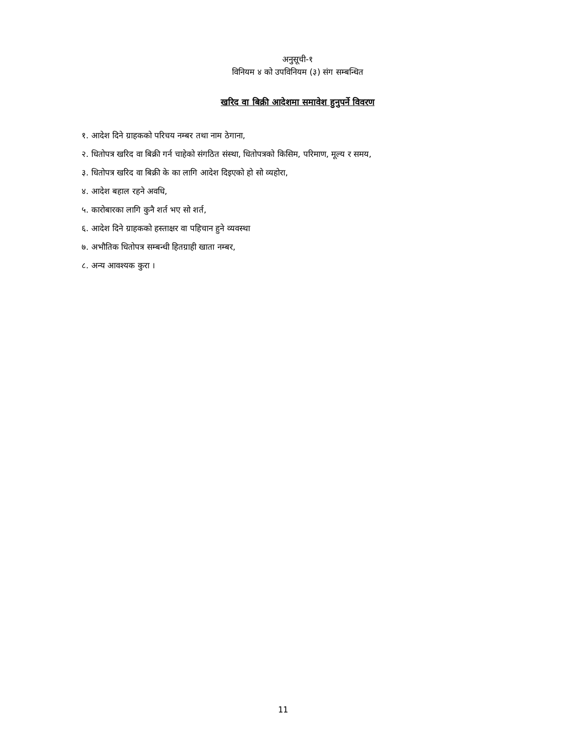अनुसूची-१
विनियम ४ को उपविनियम (३) संग सम्बन्धित
खरिद वा बिक्री आदेशमा समावेश हुनुपर्ने विवरण
१. आदेश दिने ग्राहकको परिचय नम्बर तथा नाम ठेगाना,
२. धितोपत्र खरिद वा बिक्री गर्न चाहेको संगठित संस्था, धितोपत्रको किसिम, परिमाण, मूल्य र समय,
३. धितोपत्र खरिद वा बिक्री के का लागि आदेश दिइएको हो सो व्यहोरा,
४. आदेश बहाल रहने अवधि,
५. कारोबारका लागि कुनै शर्त भए सो शर्त,
६. आदेश दिने ग्राहकको हस्ताक्षर वा पहिचान हुने व्यवस्था
७. अभौतिक धितोपत्र सम्बन्धी हितग्राही खाता नम्बर,
८. अन्य आवश्यक कुरा ।
11